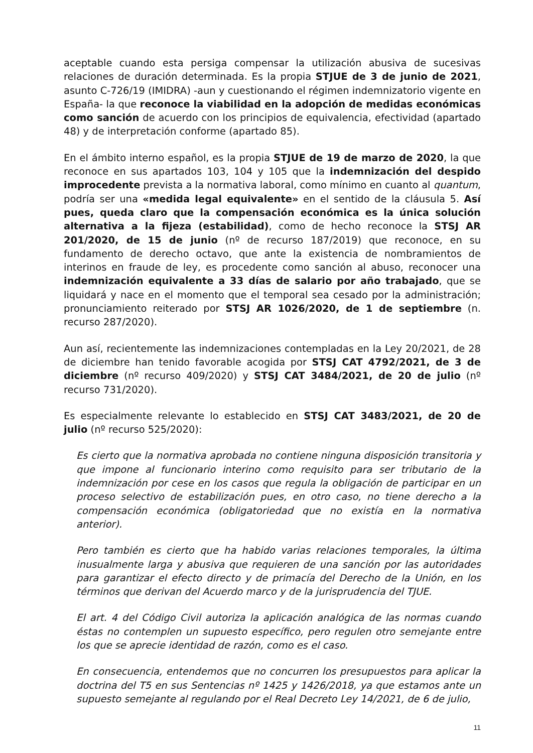aceptable cuando esta persiga compensar la utilización abusiva de sucesivas relaciones de duración determinada. Es la propia STJUE de 3 de junio de 2021, asunto C-726/19 (IMIDRA) -aun y cuestionando el régimen indemnizatorio vigente en España- la que reconoce la viabilidad en la adopción de medidas económicas como sanción de acuerdo con los principios de equivalencia, efectividad (apartado 48) y de interpretación conforme (apartado 85).
En el ámbito interno español, es la propia STJUE de 19 de marzo de 2020, la que reconoce en sus apartados 103, 104 y 105 que la indemnización del despido improcedente prevista a la normativa laboral, como mínimo en cuanto al quantum, podría ser una «medida legal equivalente» en el sentido de la cláusula 5. Así pues, queda claro que la compensación económica es la única solución alternativa a la fijeza (estabilidad), como de hecho reconoce la STSJ AR 201/2020, de 15 de junio (nº de recurso 187/2019) que reconoce, en su fundamento de derecho octavo, que ante la existencia de nombramientos de interinos en fraude de ley, es procedente como sanción al abuso, reconocer una indemnización equivalente a 33 días de salario por año trabajado, que se liquidará y nace en el momento que el temporal sea cesado por la administración; pronunciamiento reiterado por STSJ AR 1026/2020, de 1 de septiembre (n. recurso 287/2020).
Aun así, recientemente las indemnizaciones contempladas en la Ley 20/2021, de 28 de diciembre han tenido favorable acogida por STSJ CAT 4792/2021, de 3 de diciembre (nº recurso 409/2020) y STSJ CAT 3484/2021, de 20 de julio (nº recurso 731/2020).
Es especialmente relevante lo establecido en STSJ CAT 3483/2021, de 20 de julio (nº recurso 525/2020):
Es cierto que la normativa aprobada no contiene ninguna disposición transitoria y que impone al funcionario interino como requisito para ser tributario de la indemnización por cese en los casos que regula la obligación de participar en un proceso selectivo de estabilización pues, en otro caso, no tiene derecho a la compensación económica (obligatoriedad que no existía en la normativa anterior).
Pero también es cierto que ha habido varias relaciones temporales, la última inusualmente larga y abusiva que requieren de una sanción por las autoridades para garantizar el efecto directo y de primacía del Derecho de la Unión, en los términos que derivan del Acuerdo marco y de la jurisprudencia del TJUE.
El art. 4 del Código Civil autoriza la aplicación analógica de las normas cuando éstas no contemplen un supuesto específico, pero regulen otro semejante entre los que se aprecie identidad de razón, como es el caso.
En consecuencia, entendemos que no concurren los presupuestos para aplicar la doctrina del T5 en sus Sentencias nº 1425 y 1426/2018, ya que estamos ante un supuesto semejante al regulando por el Real Decreto Ley 14/2021, de 6 de julio,
11